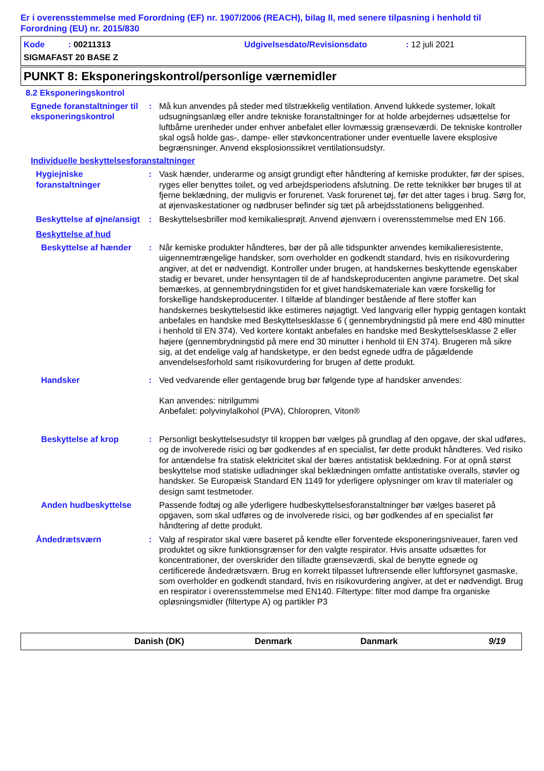Er i overensstemmelse med Forordning (EF) nr. 1907/2006 (REACH), bilag II, med senere tilpasning i henhold til Forordning (EU) nr. 2015/830
Kode : 00211313 Udgivelsesdato/Revisionsdato : 12 juli 2021
SIGMAFAST 20 BASE Z
PUNKT 8: Eksponeringskontrol/personlige værnemidler
8.2 Eksponeringskontrol
Egnede foranstaltninger til eksponeringskontrol
: Må kun anvendes på steder med tilstrækkelig ventilation. Anvend lukkede systemer, lokalt udsugningsanlæg eller andre tekniske foranstaltninger for at holde arbejdernes udsættelse for luftbårne urenheder under enhver anbefalet eller lovmæssig grænseværdi. De tekniske kontroller skal også holde gas-, dampe- eller støvkoncentrationer under eventuelle lavere eksplosive begrænsninger. Anvend eksplosionssikret ventilationsudstyr.
Individuelle beskyttelsesforanstaltninger
Hygiejniske foranstaltninger
: Vask hænder, underarme og ansigt grundigt efter håndtering af kemiske produkter, før der spises, ryges eller benyttes toilet, og ved arbejdsperiodens afslutning. De rette teknikker bør bruges til at fjerne beklædning, der muligvis er forurenet. Vask forurenet tøj, før det atter tages i brug. Sørg for, at øjenvaskestationer og nødbruser befinder sig tæt på arbejdsstationens beliggenhed.
Beskyttelse af øjne/ansigt
: Beskyttelsesbriller mod kemikaliesprøjt. Anvend øjenværn i overensstemmelse med EN 166.
Beskyttelse af hud
Beskyttelse af hænder : Når kemiske produkter håndteres, bør der på alle tidspunkter anvendes kemikalieresistente, uigennemtrængelige handsker, som overholder en godkendt standard, hvis en risikovurdering angiver, at det er nødvendigt. Kontroller under brugen, at handskernes beskyttende egenskaber stadig er bevaret, under hensyntagen til de af handskeproducenten angivne parametre. Det skal bemærkes, at gennembrydningstiden for et givet handskemateriale kan være forskellig for forskellige handskeproducenter. I tilfælde af blandinger bestående af flere stoffer kan handskernes beskyttelsestid ikke estimeres nøjagtigt. Ved langvarig eller hyppig gentagen kontakt anbefales en handske med Beskyttelsesklasse 6 ( gennembrydningstid på mere end 480 minutter i henhold til EN 374). Ved kortere kontakt anbefales en handske med Beskyttelsesklasse 2 eller højere (gennembrydningstid på mere end 30 minutter i henhold til EN 374). Brugeren må sikre sig, at det endelige valg af handsketype, er den bedst egnede udfra de pågældende anvendelsesforhold samt risikovurdering for brugen af dette produkt.
Handsker : Ved vedvarende eller gentagende brug bør følgende type af handsker anvendes:
Kan anvendes: nitrilgummi
Anbefalet: polyvinylalkohol (PVA), Chloropren, Viton®
Beskyttelse af krop : Personligt beskyttelsesudstyr til kroppen bør vælges på grundlag af den opgave, der skal udføres, og de involverede risici og bør godkendes af en specialist, før dette produkt håndteres. Ved risiko for antændelse fra statisk elektricitet skal der bæres antistatisk beklædning. For at opnå størst beskyttelse mod statiske udladninger skal beklædningen omfatte antistatiske overalls, støvler og handsker. Se Europæisk Standard EN 1149 for yderligere oplysninger om krav til materialer og design samt testmetoder.
Anden hudbeskyttelse Passende fodtøj og alle yderligere hudbeskyttelsesforanstaltninger bør vælges baseret på opgaven, som skal udføres og de involverede risici, og bør godkendes af en specialist før håndtering af dette produkt.
Åndedrætsværn : Valg af respirator skal være baseret på kendte eller forventede eksponeringsniveauer, faren ved produktet og sikre funktionsgrænser for den valgte respirator. Hvis ansatte udsættes for koncentrationer, der overskrider den tilladte grænseværdi, skal de benytte egnede og certificerede åndedrætsværn. Brug en korrekt tilpasset luftrensende eller luftforsynet gasmaske, som overholder en godkendt standard, hvis en risikovurdering angiver, at det er nødvendigt. Brug en respirator i overensstemmelse med EN140. Filtertype: filter mod dampe fra organiske opløsningsmidler (filtertype A) og partikler P3
Danish (DK) Denmark Danmark 9/19